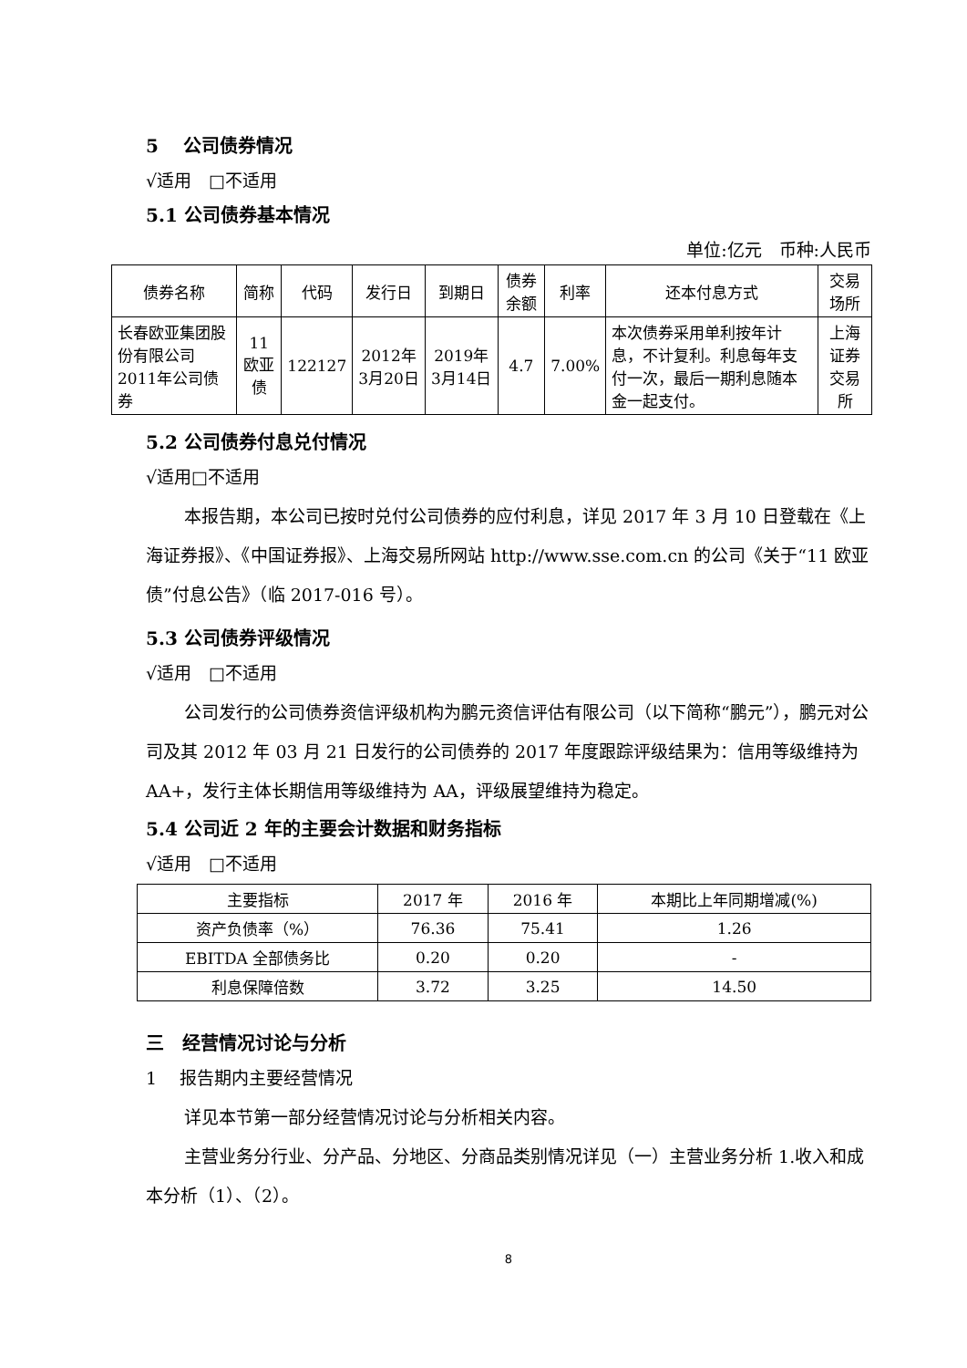5　 公司债券情况
√适用　□不适用
5.1 公司债券基本情况
单位:亿元　币种:人民币
| 债券名称 | 简称 | 代码 | 发行日 | 到期日 | 债券余额 | 利率 | 还本付息方式 | 交易场所 |
| --- | --- | --- | --- | --- | --- | --- | --- | --- |
| 长春欧亚集团股份有限公司2011年公司债券 | 11欧亚债 | 122127 | 2012年3月20日 | 2019年3月14日 | 4.7 | 7.00% | 本次债券采用单利按年计息，不计复利。利息每年支付一次，最后一期利息随本金一起支付。 | 上海证券交易所 |
5.2 公司债券付息兑付情况
√适用□不适用
本报告期，本公司已按时兑付公司债券的应付利息，详见 2017 年 3 月 10 日登载在《上海证券报》、《中国证券报》、上海交易所网站 http://www.sse.com.cn 的公司《关于“11 欧亚债”付息公告》（临 2017-016 号）。
5.3 公司债券评级情况
√适用　□不适用
公司发行的公司债券资信评级机构为鹏元资信评估有限公司（以下简称“鹏元”），鹏元对公司及其 2012 年 03 月 21 日发行的公司债券的 2017 年度跟踪评级结果为：信用等级维持为 AA+，发行主体长期信用等级维持为 AA，评级展望维持为稳定。
5.4 公司近 2 年的主要会计数据和财务指标
√适用　□不适用
| 主要指标 | 2017 年 | 2016 年 | 本期比上年同期增减(%) |
| --- | --- | --- | --- |
| 资产负债率（%） | 76.36 | 75.41 | 1.26 |
| EBITDA 全部债务比 | 0.20 | 0.20 | - |
| 利息保障倍数 | 3.72 | 3.25 | 14.50 |
三　经营情况讨论与分析
1　 报告期内主要经营情况
详见本节第一部分经营情况讨论与分析相关内容。
主营业务分行业、分产品、分地区、分商品类别情况详见（一）主营业务分析 1.收入和成本分析（1）、（2）。
8